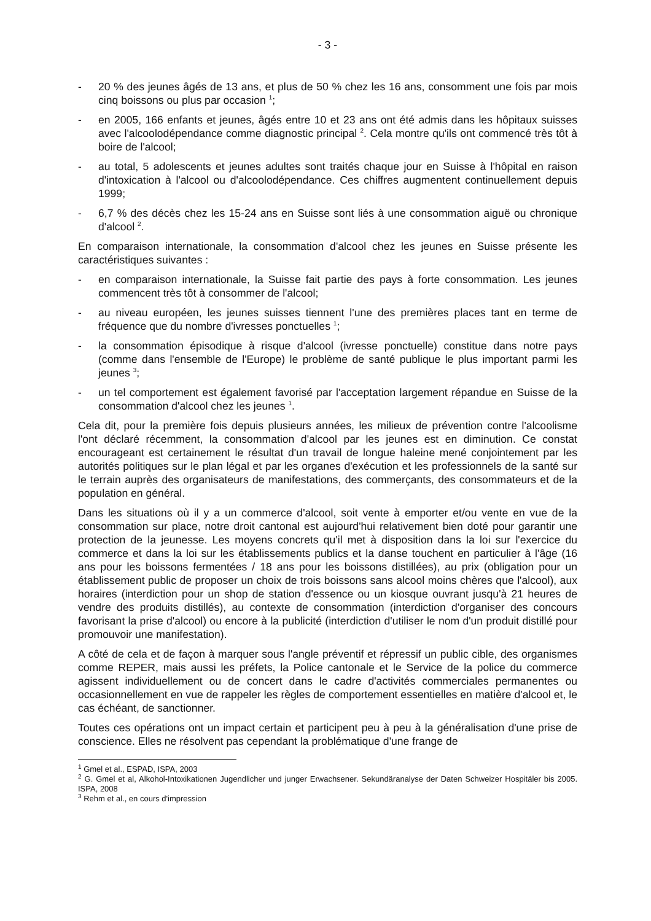- 3 -
- 20 % des jeunes âgés de 13 ans, et plus de 50 % chez les 16 ans, consomment une fois par mois cinq boissons ou plus par occasion <sup>1</sup>;
- en 2005, 166 enfants et jeunes, âgés entre 10 et 23 ans ont été admis dans les hôpitaux suisses avec l'alcoolodépendance comme diagnostic principal <sup>2</sup>. Cela montre qu'ils ont commencé très tôt à boire de l'alcool;
- au total, 5 adolescents et jeunes adultes sont traités chaque jour en Suisse à l'hôpital en raison d'intoxication à l'alcool ou d'alcoolodépendance. Ces chiffres augmentent continuellement depuis 1999;
- 6,7 % des décès chez les 15-24 ans en Suisse sont liés à une consommation aiguë ou chronique d'alcool <sup>2</sup>.
En comparaison internationale, la consommation d'alcool chez les jeunes en Suisse présente les caractéristiques suivantes :
- en comparaison internationale, la Suisse fait partie des pays à forte consommation. Les jeunes commencent très tôt à consommer de l'alcool;
- au niveau européen, les jeunes suisses tiennent l'une des premières places tant en terme de fréquence que du nombre d'ivresses ponctuelles <sup>1</sup>;
- la consommation épisodique à risque d'alcool (ivresse ponctuelle) constitue dans notre pays (comme dans l'ensemble de l'Europe) le problème de santé publique le plus important parmi les jeunes <sup>3</sup>;
- un tel comportement est également favorisé par l'acceptation largement répandue en Suisse de la consommation d'alcool chez les jeunes <sup>1</sup>.
Cela dit, pour la première fois depuis plusieurs années, les milieux de prévention contre l'alcoolisme l'ont déclaré récemment, la consommation d'alcool par les jeunes est en diminution. Ce constat encourageant est certainement le résultat d'un travail de longue haleine mené conjointement par les autorités politiques sur le plan légal et par les organes d'exécution et les professionnels de la santé sur le terrain auprès des organisateurs de manifestations, des commerçants, des consommateurs et de la population en général.
Dans les situations où il y a un commerce d'alcool, soit vente à emporter et/ou vente en vue de la consommation sur place, notre droit cantonal est aujourd'hui relativement bien doté pour garantir une protection de la jeunesse. Les moyens concrets qu'il met à disposition dans la loi sur l'exercice du commerce et dans la loi sur les établissements publics et la danse touchent en particulier à l'âge (16 ans pour les boissons fermentées / 18 ans pour les boissons distillées), au prix (obligation pour un établissement public de proposer un choix de trois boissons sans alcool moins chères que l'alcool), aux horaires (interdiction pour un shop de station d'essence ou un kiosque ouvrant jusqu'à 21 heures de vendre des produits distillés), au contexte de consommation (interdiction d'organiser des concours favorisant la prise d'alcool) ou encore à la publicité (interdiction d'utiliser le nom d'un produit distillé pour promouvoir une manifestation).
A côté de cela et de façon à marquer sous l'angle préventif et répressif un public cible, des organismes comme REPER, mais aussi les préfets, la Police cantonale et le Service de la police du commerce agissent individuellement ou de concert dans le cadre d'activités commerciales permanentes ou occasionnellement en vue de rappeler les règles de comportement essentielles en matière d'alcool et, le cas échéant, de sanctionner.
Toutes ces opérations ont un impact certain et participent peu à peu à la généralisation d'une prise de conscience. Elles ne résolvent pas cependant la problématique d'une frange de
<sup>1</sup> Gmel et al., ESPAD, ISPA, 2003
<sup>2</sup> G. Gmel et al, Alkohol-Intoxikationen Jugendlicher und junger Erwachsener. Sekundäranalyse der Daten Schweizer Hospitäler bis 2005. ISPA, 2008
<sup>3</sup> Rehm et al., en cours d'impression